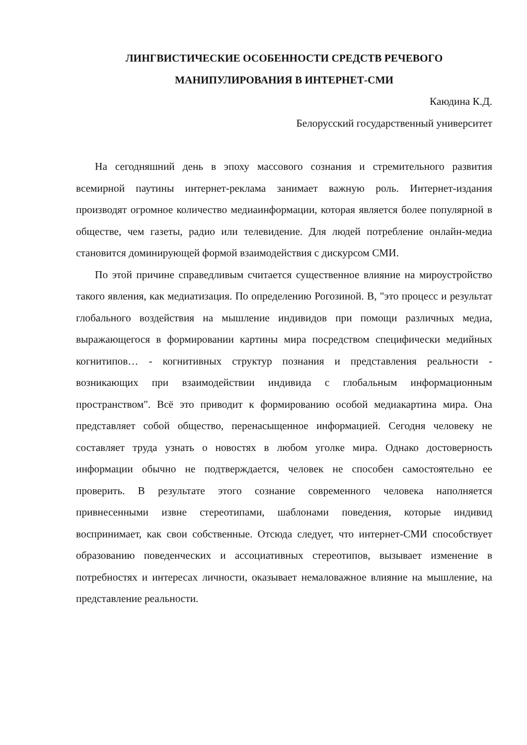ЛИНГВИСТИЧЕСКИЕ ОСОБЕННОСТИ СРЕДСТВ РЕЧЕВОГО
МАНИПУЛИРОВАНИЯ В ИНТЕРНЕТ-СМИ
Каюдина К.Д.
Белорусский государственный университет
На сегодняшний день в эпоху массового сознания и стремительного развития всемирной паутины интернет-реклама занимает важную роль. Интернет-издания производят огромное количество медиаинформации, которая является более популярной в обществе, чем газеты, радио или телевидение. Для людей потребление онлайн-медиа становится доминирующей формой взаимодействия с дискурсом СМИ.
По этой причине справедливым считается существенное влияние на мироустройство такого явления, как медиатизация. По определению Рогозиной. В, "это процесс и результат глобального воздействия на мышление индивидов при помощи различных медиа, выражающегося в формировании картины мира посредством специфически медийных когнитипов… - когнитивных структур познания и представления реальности - возникающих при взаимодействии индивида с глобальным информационным пространством". Всё это приводит к формированию особой медиакартина мира. Она представляет собой общество, перенасыщенное информацией. Сегодня человеку не составляет труда узнать о новостях в любом уголке мира. Однако достоверность информации обычно не подтверждается, человек не способен самостоятельно ее проверить. В результате этого сознание современного человека наполняется привнесенными извне стереотипами, шаблонами поведения, которые индивид воспринимает, как свои собственные. Отсюда следует, что интернет-СМИ способствует образованию поведенческих и ассоциативных стереотипов, вызывает изменение в потребностях и интересах личности, оказывает немаловажное влияние на мышление, на представление реальности.